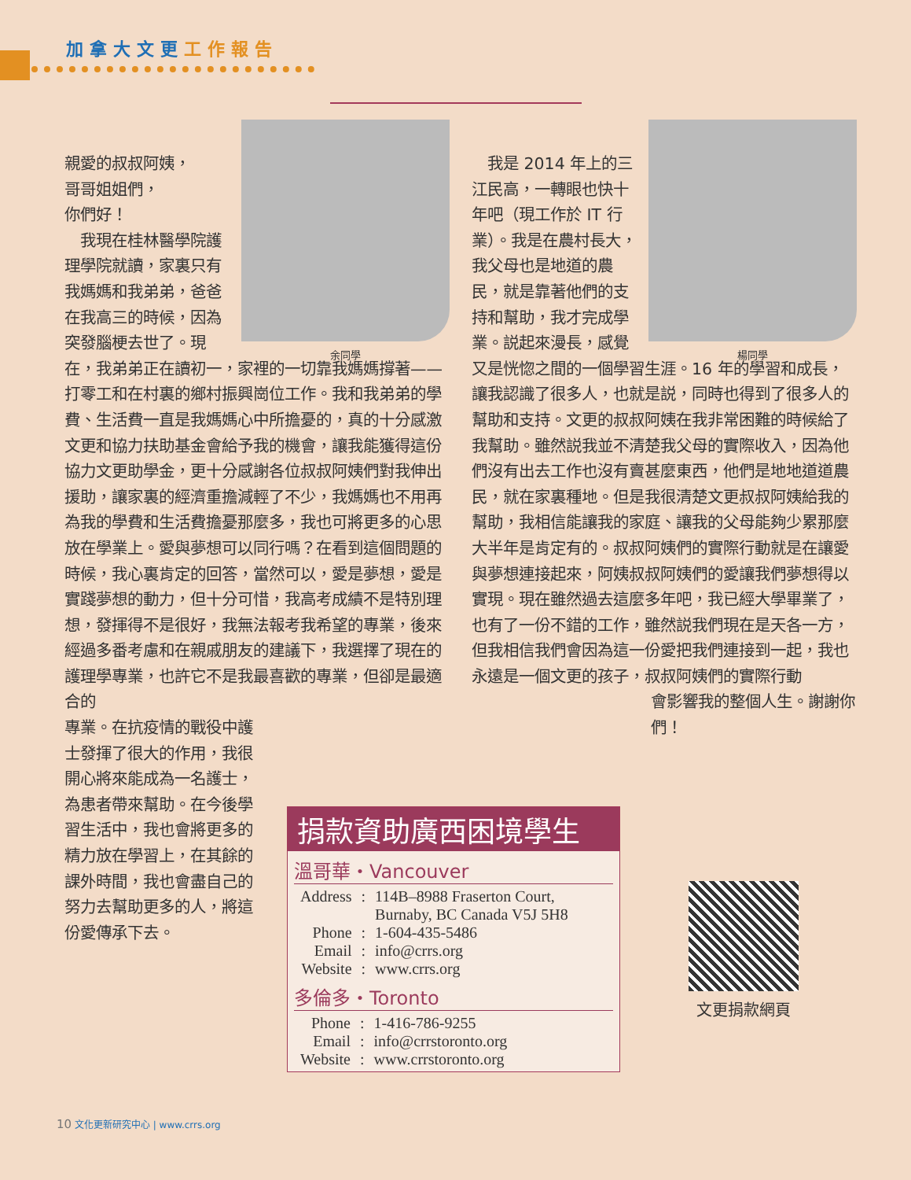加拿大文更 工作報告
余同學
親愛的叔叔阿姨，
哥哥姐姐們，
你們好！
　我現在桂林醫學院護理學院就讀，家裏只有我媽媽和我弟弟，爸爸在我高三的時候，因為突發腦梗去世了。現在，我弟弟正在讀初一，家裡的一切靠我媽媽撐著——打零工和在村裏的鄉村振興崗位工作。我和我弟弟的學費、生活費一直是我媽媽心中所擔憂的，真的十分感激文更和協力扶助基金會給予我的機會，讓我能獲得這份協力文更助學金，更十分感謝各位叔叔阿姨們對我伸出援助，讓家裏的經濟重擔減輕了不少，我媽媽也不用再為我的學費和生活費擔憂那麼多，我也可將更多的心思放在學業上。愛與夢想可以同行嗎？在看到這個問題的時候，我心裏肯定的回答，當然可以，愛是夢想，愛是實踐夢想的動力，但十分可惜，我高考成績不是特別理想，發揮得不是很好，我無法報考我希望的專業，後來經過多番考慮和在親戚朋友的建議下，我選擇了現在的護理學專業，也許它不是我最喜歡的專業，但卻是最適合的
專業。在抗疫情的戰役中護士發揮了很大的作用，我很開心將來能成為一名護士，為患者帶來幫助。在今後學習生活中，我也會將更多的精力放在學習上，在其餘的課外時間，我也會盡自己的努力去幫助更多的人，將這份愛傳承下去。
楊同學
　我是 2014 年上的三江民高，一轉眼也快十年吧（現工作於 IT 行業）。我是在農村長大，我父母也是地道的農民，就是靠著他們的支持和幫助，我才完成學業。説起來漫長，感覺又是恍惚之間的一個學習生涯。16 年的學習和成長，讓我認識了很多人，也就是説，同時也得到了很多人的幫助和支持。文更的叔叔阿姨在我非常困難的時候給了我幫助。雖然説我並不清楚我父母的實際收入，因為他們沒有出去工作也沒有賣甚麼東西，他們是地地道道農民，就在家裏種地。但是我很清楚文更叔叔阿姨給我的幫助，我相信能讓我的家庭、讓我的父母能夠少累那麼大半年是肯定有的。叔叔阿姨們的實際行動就是在讓愛與夢想連接起來，阿姨叔叔阿姨們的愛讓我們夢想得以實現。現在雖然過去這麼多年吧，我已經大學畢業了，也有了一份不錯的工作，雖然説我們現在是天各一方，但我相信我們會因為這一份愛把我們連接到一起，我也永遠是一個文更的孩子，叔叔阿姨們的實際行動
會影響我的整個人生。謝謝你們！
捐款資助廣西困境學生
溫哥華・Vancouver
| Address | : | 114B–8988 Fraserton Court, Burnaby, BC Canada V5J 5H8 |
| Phone | : | 1-604-435-5486 |
| Email | : | info@crrs.org |
| Website | : | www.crrs.org |
多倫多・Toronto
| Phone | : | 1-416-786-9255 |
| Email | : | info@crrstoronto.org |
| Website | : | www.crrstoronto.org |
文更捐款網頁
10 文化更新研究中心 | www.crrs.org